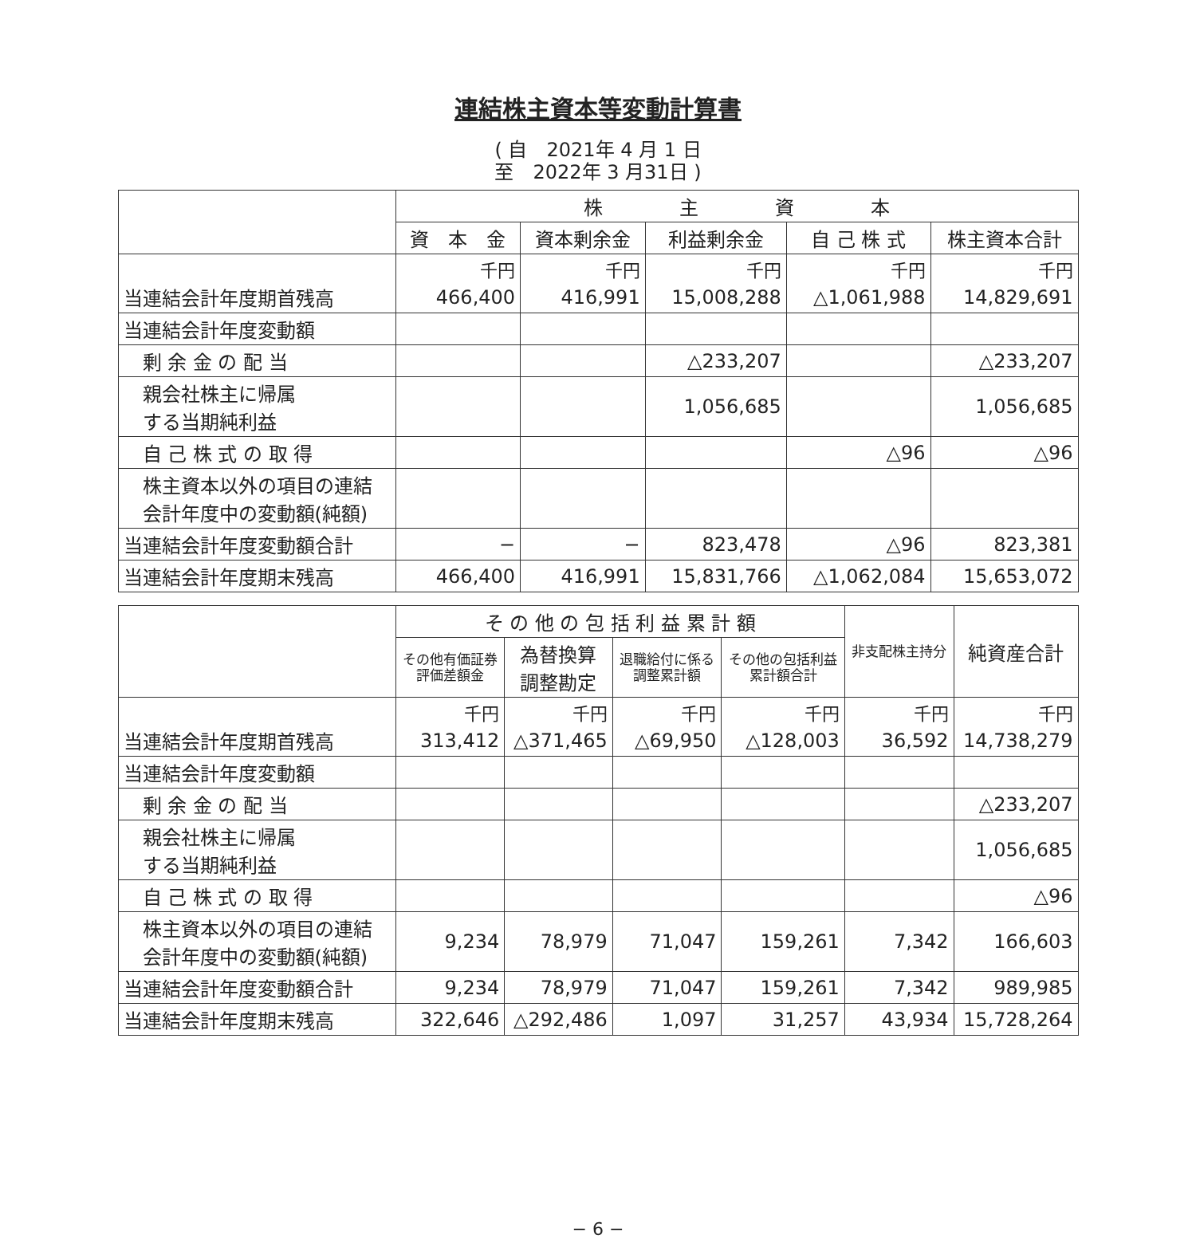連結株主資本等変動計算書
( 自　2021年 4 月 1 日
至　2022年 3 月31日 )
| | 株 主 資 本 | | | | |
| --- | --- | --- | --- | --- | --- |
| | 資 本 金 | 資本剰余金 | 利益剰余金 | 自 己 株 式 | 株主資本合計 |
| | 千円 | 千円 | 千円 | 千円 | 千円 |
| 当連結会計年度期首残高 | 466,400 | 416,991 | 15,008,288 | △1,061,988 | 14,829,691 |
| 当連結会計年度変動額 | | | | | |
| 剰 余 金 の 配 当 | | | △233,207 | | △233,207 |
| 親会社株主に帰属 する当期純利益 | | | 1,056,685 | | 1,056,685 |
| 自 己 株 式 の 取 得 | | | | △96 | △96 |
| 株主資本以外の項目の連結 会計年度中の変動額(純額) | | | | | |
| 当連結会計年度変動額合計 | − | − | 823,478 | △96 | 823,381 |
| 当連結会計年度期末残高 | 466,400 | 416,991 | 15,831,766 | △1,062,084 | 15,653,072 |
| | そ の 他 の 包 括 利 益 累 計 額 | | | | 非支配株主持分 | 純資産合計 |
| --- | --- | --- | --- | --- | --- | --- |
| | その他有価証券 評価差額金 | 為替換算 調整勘定 | 退職給付に係る 調整累計額 | その他の包括利益 累計額合計 | | |
| | 千円 | 千円 | 千円 | 千円 | 千円 | 千円 |
| 当連結会計年度期首残高 | 313,412 | △371,465 | △69,950 | △128,003 | 36,592 | 14,738,279 |
| 当連結会計年度変動額 | | | | | | |
| 剰 余 金 の 配 当 | | | | | | △233,207 |
| 親会社株主に帰属 する当期純利益 | | | | | | 1,056,685 |
| 自 己 株 式 の 取 得 | | | | | | △96 |
| 株主資本以外の項目の連結 会計年度中の変動額(純額) | 9,234 | 78,979 | 71,047 | 159,261 | 7,342 | 166,603 |
| 当連結会計年度変動額合計 | 9,234 | 78,979 | 71,047 | 159,261 | 7,342 | 989,985 |
| 当連結会計年度期末残高 | 322,646 | △292,486 | 1,097 | 31,257 | 43,934 | 15,728,264 |
− 6 −